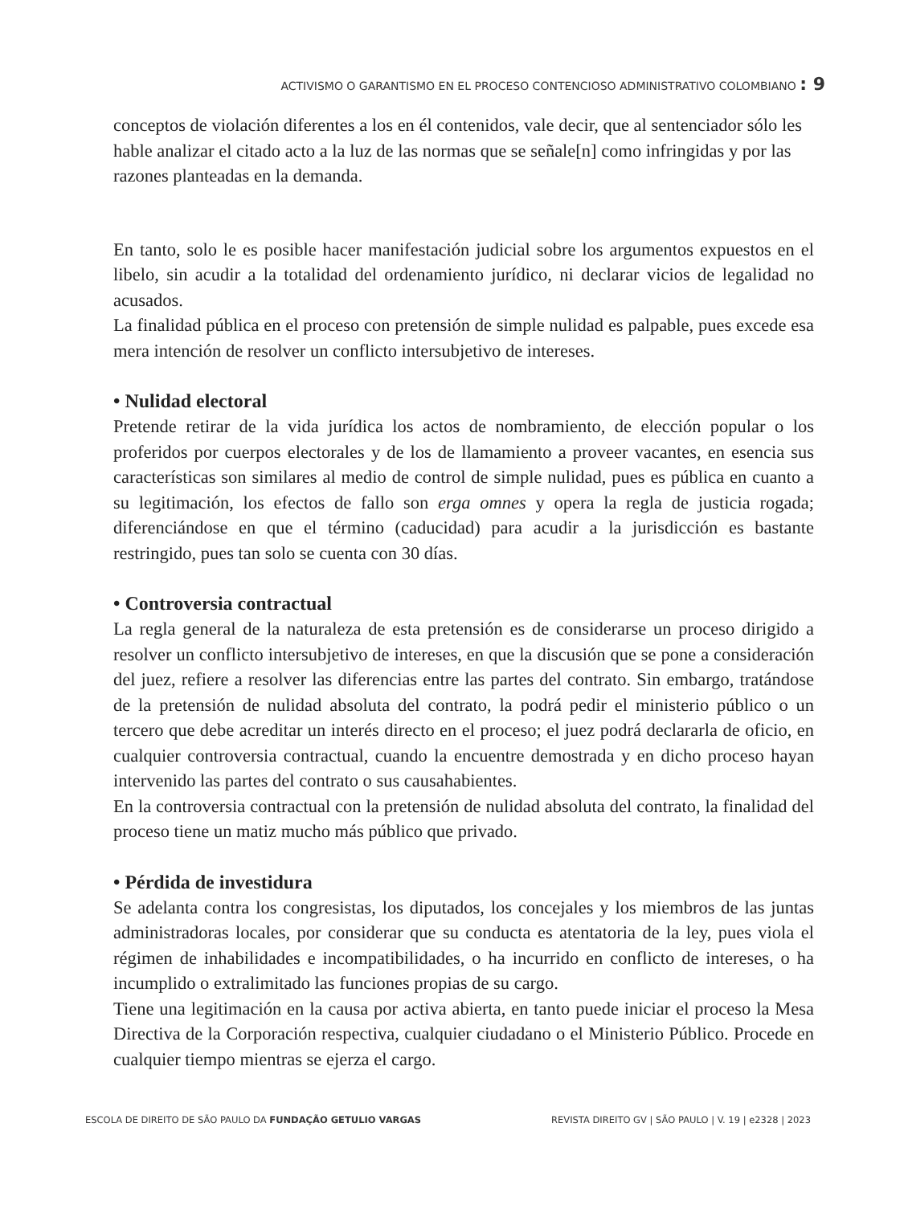ACTIVISMO O GARANTISMO EN EL PROCESO CONTENCIOSO ADMINISTRATIVO COLOMBIANO : 9
conceptos de violación diferentes a los en él contenidos, vale decir, que al sentenciador sólo les hable analizar el citado acto a la luz de las normas que se señale[n] como infringidas y por las razones planteadas en la demanda.
En tanto, solo le es posible hacer manifestación judicial sobre los argumentos expuestos en el libelo, sin acudir a la totalidad del ordenamiento jurídico, ni declarar vicios de legalidad no acusados.
La finalidad pública en el proceso con pretensión de simple nulidad es palpable, pues excede esa mera intención de resolver un conflicto intersubjetivo de intereses.
• Nulidad electoral
Pretende retirar de la vida jurídica los actos de nombramiento, de elección popular o los proferidos por cuerpos electorales y de los de llamamiento a proveer vacantes, en esencia sus características son similares al medio de control de simple nulidad, pues es pública en cuanto a su legitimación, los efectos de fallo son erga omnes y opera la regla de justicia rogada; diferenciándose en que el término (caducidad) para acudir a la jurisdicción es bastante restringido, pues tan solo se cuenta con 30 días.
• Controversia contractual
La regla general de la naturaleza de esta pretensión es de considerarse un proceso dirigido a resolver un conflicto intersubjetivo de intereses, en que la discusión que se pone a consideración del juez, refiere a resolver las diferencias entre las partes del contrato. Sin embargo, tratándose de la pretensión de nulidad absoluta del contrato, la podrá pedir el ministerio público o un tercero que debe acreditar un interés directo en el proceso; el juez podrá declararla de oficio, en cualquier controversia contractual, cuando la encuentre demostrada y en dicho proceso hayan intervenido las partes del contrato o sus causahabientes.
En la controversia contractual con la pretensión de nulidad absoluta del contrato, la finalidad del proceso tiene un matiz mucho más público que privado.
• Pérdida de investidura
Se adelanta contra los congresistas, los diputados, los concejales y los miembros de las juntas administradoras locales, por considerar que su conducta es atentatoria de la ley, pues viola el régimen de inhabilidades e incompatibilidades, o ha incurrido en conflicto de intereses, o ha incumplido o extralimitado las funciones propias de su cargo.
Tiene una legitimación en la causa por activa abierta, en tanto puede iniciar el proceso la Mesa Directiva de la Corporación respectiva, cualquier ciudadano o el Ministerio Público. Procede en cualquier tiempo mientras se ejerza el cargo.
ESCOLA DE DIREITO DE SÃO PAULO DA FUNDAÇÃO GETULIO VARGAS REVISTA DIREITO GV | SÃO PAULO | V. 19 | e2328 | 2023